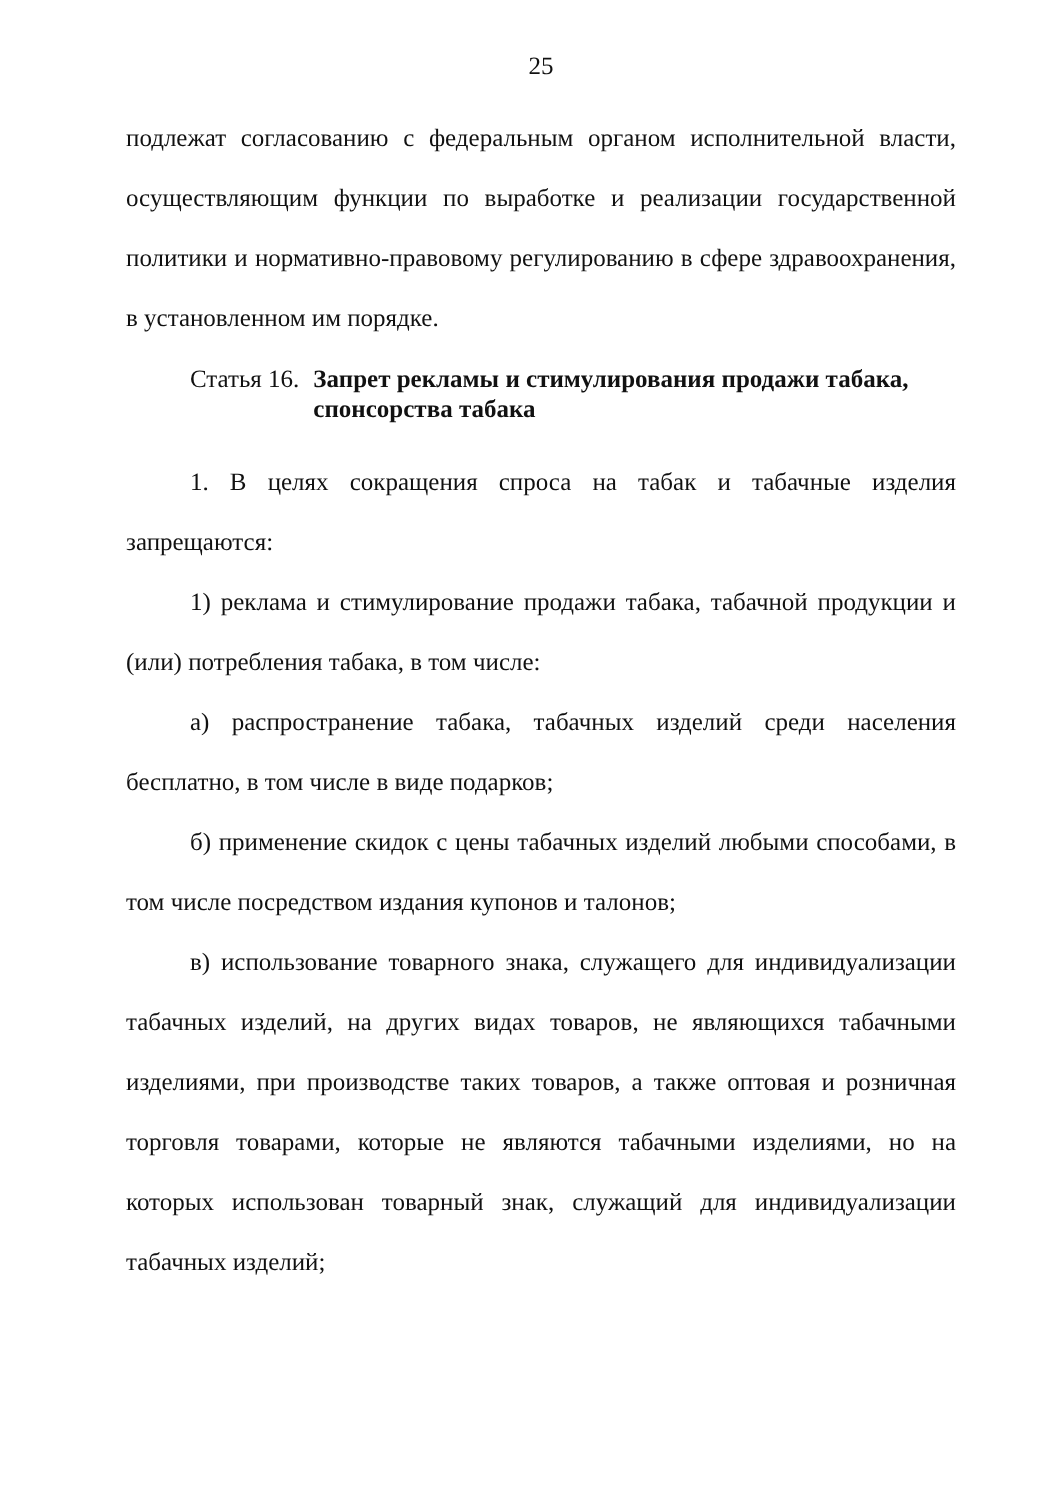25
подлежат согласованию с федеральным органом исполнительной власти, осуществляющим функции по выработке и реализации государственной политики и нормативно-правовому регулированию в сфере здравоохранения, в установленном им порядке.
Статья 16. Запрет рекламы и стимулирования продажи табака, спонсорства табака
1. В целях сокращения спроса на табак и табачные изделия запрещаются:
1) реклама и стимулирование продажи табака, табачной продукции и (или) потребления табака, в том числе:
а) распространение табака, табачных изделий среди населения бесплатно, в том числе в виде подарков;
б) применение скидок с цены табачных изделий любыми способами, в том числе посредством издания купонов и талонов;
в) использование товарного знака, служащего для индивидуализации табачных изделий, на других видах товаров, не являющихся табачными изделиями, при производстве таких товаров, а также оптовая и розничная торговля товарами, которые не являются табачными изделиями, но на которых использован товарный знак, служащий для индивидуализации табачных изделий;